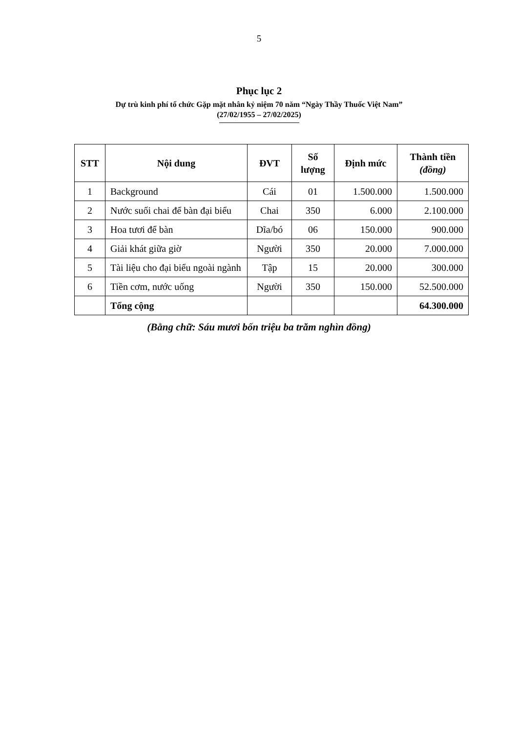5
Phục lục 2
Dự trù kinh phí tổ chức Gặp mặt nhân kỷ niệm 70 năm “Ngày Thầy Thuốc Việt Nam”
(27/02/1955 – 27/02/2025)
| STT | Nội dung | ĐVT | Số lượng | Định mức | Thành tiền (đồng) |
| --- | --- | --- | --- | --- | --- |
| 1 | Background | Cái | 01 | 1.500.000 | 1.500.000 |
| 2 | Nước suối chai để bàn đại biểu | Chai | 350 | 6.000 | 2.100.000 |
| 3 | Hoa tươi để bàn | Dĩa/bó | 06 | 150.000 | 900.000 |
| 4 | Giải khát giữa giờ | Người | 350 | 20.000 | 7.000.000 |
| 5 | Tài liệu cho đại biểu ngoài ngành | Tập | 15 | 20.000 | 300.000 |
| 6 | Tiền cơm, nước uống | Người | 350 | 150.000 | 52.500.000 |
| | Tổng cộng | | | | 64.300.000 |
(Bằng chữ: Sáu mươi bốn triệu ba trăm nghìn đồng)